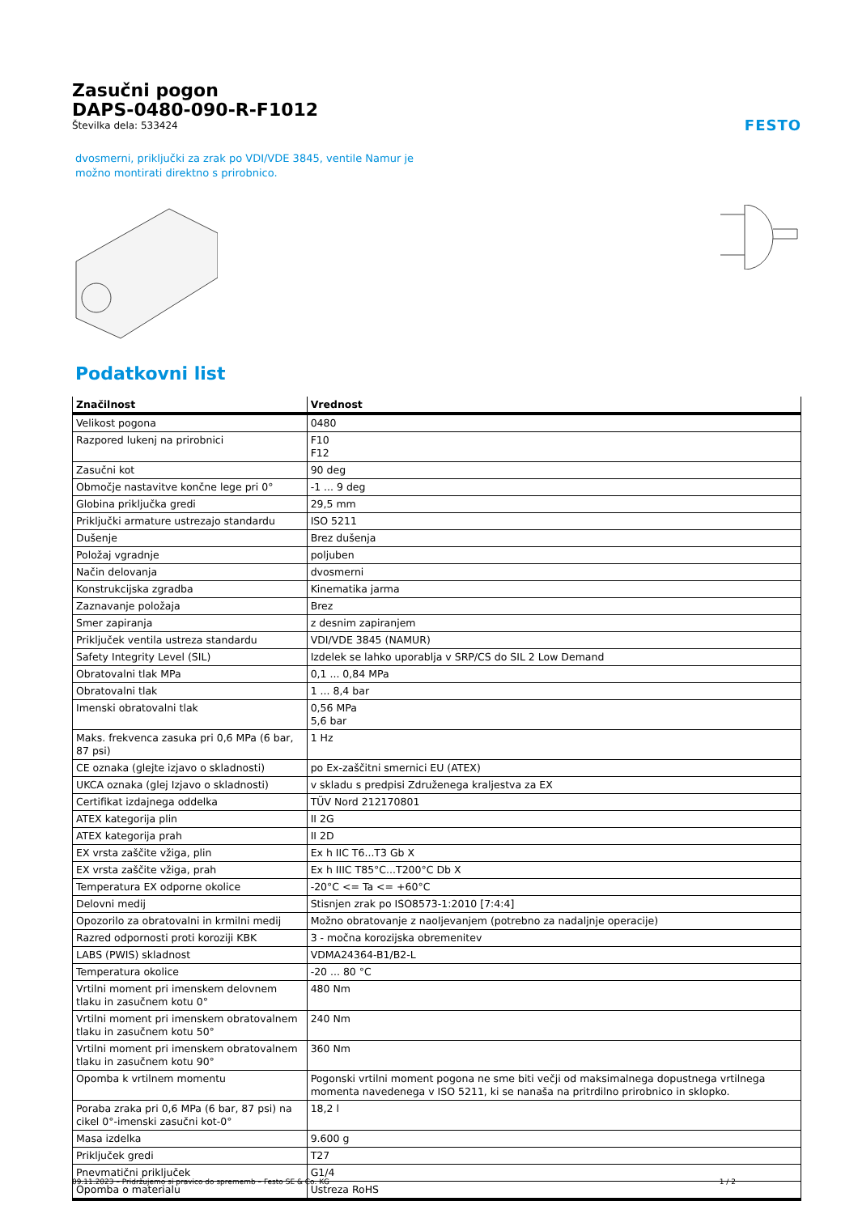Zasučni pogon
DAPS-0480-090-R-F1012
Številka dela: 533424
FESTO
dvosmerni, priključki za zrak po VDI/VDE 3845, ventile Namur je
možno montirati direktno s prirobnico.
Podatkovni list
| Značilnost | Vrednost |
| --- | --- |
| Velikost pogona | 0480 |
| Razpored lukenj na prirobnici | F10 F12 |
| Zasučni kot | 90 deg |
| Območje nastavitve končne lege pri 0° | -1 ... 9 deg |
| Globina priključka gredi | 29,5 mm |
| Priključki armature ustrezajo standardu | ISO 5211 |
| Dušenje | Brez dušenja |
| Položaj vgradnje | poljuben |
| Način delovanja | dvosmerni |
| Konstrukcijska zgradba | Kinematika jarma |
| Zaznavanje položaja | Brez |
| Smer zapiranja | z desnim zapiranjem |
| Priključek ventila ustreza standardu | VDI/VDE 3845 (NAMUR) |
| Safety Integrity Level (SIL) | Izdelek se lahko uporablja v SRP/CS do SIL 2 Low Demand |
| Obratovalni tlak MPa | 0,1 ... 0,84 MPa |
| Obratovalni tlak | 1 ... 8,4 bar |
| Imenski obratovalni tlak | 0,56 MPa 5,6 bar |
| Maks. frekvenca zasuka pri 0,6 MPa (6 bar, 87 psi) | 1 Hz |
| CE oznaka (glejte izjavo o skladnosti) | po Ex-zaščitni smernici EU (ATEX) |
| UKCA oznaka (glej Izjavo o skladnosti) | v skladu s predpisi Združenega kraljestva za EX |
| Certifikat izdajnega oddelka | TÜV Nord 212170801 |
| ATEX kategorija plin | II 2G |
| ATEX kategorija prah | II 2D |
| EX vrsta zaščite vžiga, plin | Ex h IIC T6...T3 Gb X |
| EX vrsta zaščite vžiga, prah | Ex h IIIC T85°C...T200°C Db X |
| Temperatura EX odporne okolice | -20°C <= Ta <= +60°C |
| Delovni medij | Stisnjen zrak po ISO8573-1:2010 [7:4:4] |
| Opozorilo za obratovalni in krmilni medij | Možno obratovanje z naoljevanjem (potrebno za nadaljnje operacije) |
| Razred odpornosti proti koroziji KBK | 3 - močna korozijska obremenitev |
| LABS (PWIS) skladnost | VDMA24364-B1/B2-L |
| Temperatura okolice | -20 ... 80 °C |
| Vrtilni moment pri imenskem delovnem tlaku in zasučnem kotu 0° | 480 Nm |
| Vrtilni moment pri imenskem obratovalnem tlaku in zasučnem kotu 50° | 240 Nm |
| Vrtilni moment pri imenskem obratovalnem tlaku in zasučnem kotu 90° | 360 Nm |
| Opomba k vrtilnem momentu | Pogonski vrtilni moment pogona ne sme biti večji od maksimalnega dopustnega vrtilnega momenta navedenega v ISO 5211, ki se nanaša na pritrdilno prirobnico in sklopko. |
| Poraba zraka pri 0,6 MPa (6 bar, 87 psi) na cikel 0°-imenski zasučni kot-0° | 18,2 l |
| Masa izdelka | 9.600 g |
| Priključek gredi | T27 |
| Pnevmatični priključek | G1/4 |
| Opomba o materialu | Ustreza RoHS |
09.11.2023 – Pridržujemo si pravico do sprememb – Festo SE & Co. KG 1 / 2